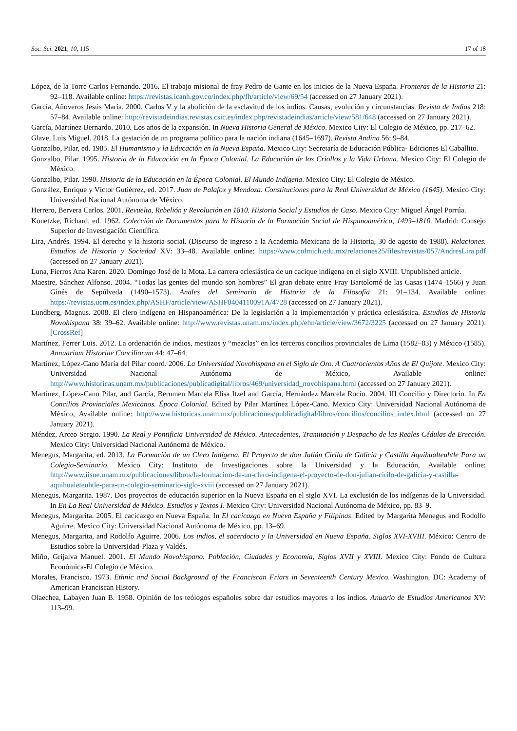Soc. Sci. 2021, 10, 115 17 of 18
López, de la Torre Carlos Fernando. 2016. El trabajo misional de fray Pedro de Gante en los inicios de la Nueva España. Fronteras de la Historia 21: 92–118. Available online: https://revistas.icanh.gov.co/index.php/fh/article/view/69/54 (accessed on 27 January 2021).
García, Añoveros Jesús María. 2000. Carlos V y la abolición de la esclavitud de los indios. Causas, evolución y circunstancias. Revista de Indias 218: 57–84. Available online: http://revistadeindias.revistas.csic.es/index.php/revistadeindias/article/view/581/648 (accessed on 27 January 2021).
García, Martínez Bernardo. 2010. Los años de la expansión. In Nueva Historia General de México. Mexico City: El Colegio de México, pp. 217–62.
Glave, Luis Miguel. 2018. La gestación de un programa político para la nación indiana (1645–1697). Revista Andina 56: 9–84.
Gonzalbo, Pilar, ed. 1985. El Humanismo y la Educación en la Nueva España. Mexico City: Secretaría de Educación Pública- Ediciones El Caballito.
Gonzalbo, Pilar. 1995. Historia de la Educación en la Época Colonial. La Educación de los Criollos y la Vida Urbana. Mexico City: El Colegio de México.
Gonzalbo, Pilar. 1990. Historia de la Educación en la Época Colonial. El Mundo Indígena. Mexico City: El Colegio de México.
González, Enrique y Víctor Gutiérrez, ed. 2017. Juan de Palafox y Mendoza. Constituciones para la Real Universidad de México (1645). Mexico City: Universidad Nacional Autónoma de México.
Herrero, Bervera Carlos. 2001. Revuelta, Rebelión y Revolución en 1810. Historia Social y Estudios de Caso. Mexico City: Miguel Ángel Porrúa.
Konetzke, Richard, ed. 1962. Colección de Documentos para la Historia de la Formación Social de Hispanoamérica, 1493–1810. Madrid: Consejo Superior de Investigación Científica.
Lira, Andrés. 1994. El derecho y la historia social. (Discurso de ingreso a la Academia Mexicana de la Historia, 30 de agosto de 1988). Relaciones. Estudios de Historia y Sociedad XV: 33–48. Available online: https://www.colmich.edu.mx/relaciones25/files/revistas/057/AndresLira.pdf (accessed on 27 January 2021).
Luna, Fierros Ana Karen. 2020. Domingo José de la Mota. La carrera eclesiástica de un cacique indígena en el siglo XVIII. Unpublished article.
Maestre, Sánchez Alfonso. 2004. “Todas las gentes del mundo son hombres” El gran debate entre Fray Bartolomé de las Casas (1474–1566) y Juan Ginés de Sepúlveda (1490–1573). Anales del Seminario de Historia de la Filosofía 21: 91–134. Available online: https://revistas.ucm.es/index.php/ASHF/article/view/ASHF0404110091A/4728 (accessed on 27 January 2021).
Lundberg, Magnus. 2008. El clero indígena en Hispanoamérica: De la legislación a la implementación y práctica eclesiástica. Estudios de Historia Novohispana 38: 39–62. Available online: http://www.revistas.unam.mx/index.php/ehn/article/view/3672/3225 (accessed on 27 January 2021). [CrossRef]
Martínez, Ferrer Luis. 2012. La ordenación de indios, mestizos y “mezclas” en los terceros concilios provinciales de Lima (1582–83) y México (1585). Annuarium Historiae Conciliorum 44: 47–64.
Martínez, López-Cano María del Pilar coord. 2006. La Universidad Novohispana en el Siglo de Oro. A Cuatrocientos Años de El Quijote. Mexico City: Universidad Nacional Autónoma de México, Available online: http://www.historicas.unam.mx/publicaciones/publicadigital/libros/469/universidad_novohispana.html (accessed on 27 January 2021).
Martínez, López-Cano Pilar, and García, Berumen Marcela Elisa Itzel and García, Hernández Marcela Rocío. 2004. III Concilio y Directorio. In En Concilios Provinciales Mexicanos. Época Colonial. Edited by Pilar Martínez López-Cano. Mexico City: Universidad Nacional Autónoma de México, Available online: http://www.historicas.unam.mx/publicaciones/publicadigital/libros/concilios/concilios_index.html (accessed on 27 January 2021).
Méndez, Arceo Sergio. 1990. La Real y Pontificia Universidad de México. Antecedentes, Tramitación y Despacho de las Reales Cédulas de Erección. Mexico City: Universidad Nacional Autónoma de México.
Menegus, Margarita, ed. 2013. La Formación de un Clero Indígena. El Proyecto de don Julián Cirilo de Galicia y Castilla Aquihualteuhtle Para un Colegio-Seminario. Mexico City: Instituto de Investigaciones sobre la Universidad y la Educación, Available online: http://www.iisue.unam.mx/publicaciones/libros/la-formacion-de-un-clero-indigena-el-proyecto-de-don-julian-cirilo-de-galicia-y-castilla-aquihualeteuhtle-para-un-colegio-seminario-siglo-xviii (accessed on 27 January 2021).
Menegus, Margarita. 1987. Dos proyectos de educación superior en la Nueva España en el siglo XVI. La exclusión de los indígenas de la Universidad. In En La Real Universidad de México. Estudios y Textos I. Mexico City: Universidad Nacional Autónoma de México, pp. 83–9.
Menegus, Margarita. 2005. El cacicazgo en Nueva España. In El cacicazgo en Nueva España y Filipinas. Edited by Margarita Menegus and Rodolfo Aguirre. Mexico City: Universidad Nacional Autónoma de México, pp. 13–69.
Menegus, Margarita, and Rodolfo Aguirre. 2006. Los indios, el sacerdocio y la Universidad en Nueva España. Siglos XVI-XVIII. México: Centro de Estudios sobre la Universidad-Plaza y Valdés.
Miño, Grijalva Manuel. 2001. El Mundo Novohispano. Población, Ciudades y Economía, Siglos XVII y XVIII. Mexico City: Fondo de Cultura Económica-El Colegio de México.
Morales, Francisco. 1973. Ethnic and Social Background of the Franciscan Friars in Seventeenth Century Mexico. Washington, DC: Academy of American Franciscan History.
Olaechea, Labayen Juan B. 1958. Opinión de los teólogos españoles sobre dar estudios mayores a los indios. Anuario de Estudios Americanos XV: 113–99.